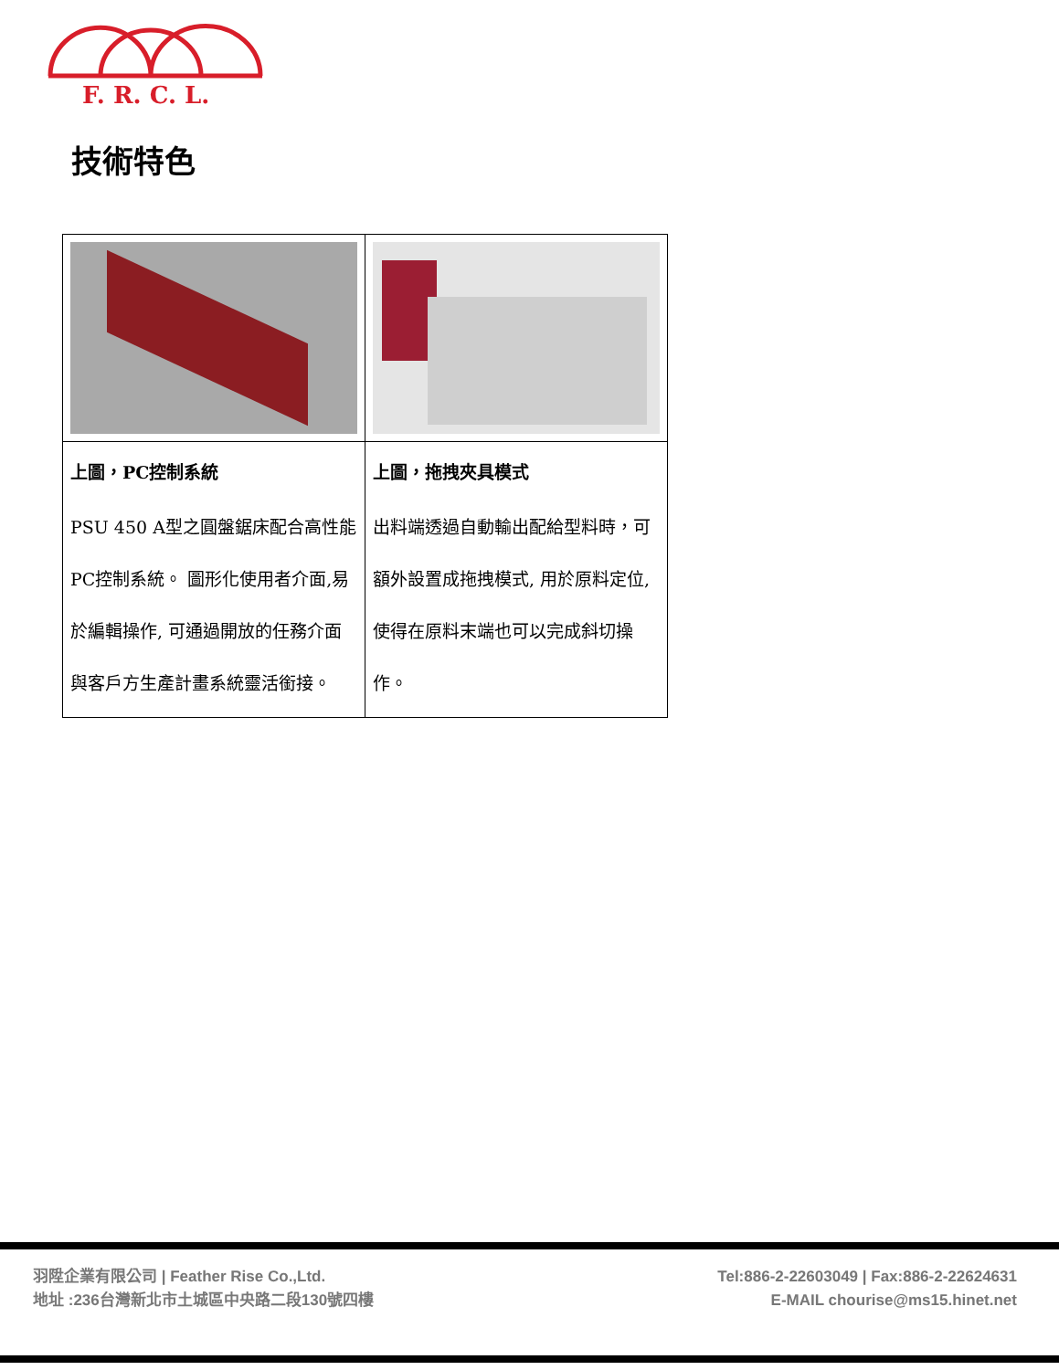F. R. C. L.
技術特色
| 上圖，PC控制系統 PSU 450 A型之圓盤鋸床配合高性能PC控制系統。 圖形化使用者介面,易於編輯操作, 可通過開放的任務介面與客戶方生產計畫系統靈活銜接。 | 上圖，拖拽夾具模式 出料端透過自動輸出配給型料時，可額外設置成拖拽模式, 用於原料定位,使得在原料末端也可以完成斜切操作。 |
羽陞企業有限公司 | Feather Rise Co.,Ltd.
地址 :236台灣新北市土城區中央路二段130號四樓
Tel:886-2-22603049 | Fax:886-2-22624631
E-MAIL chourise@ms15.hinet.net